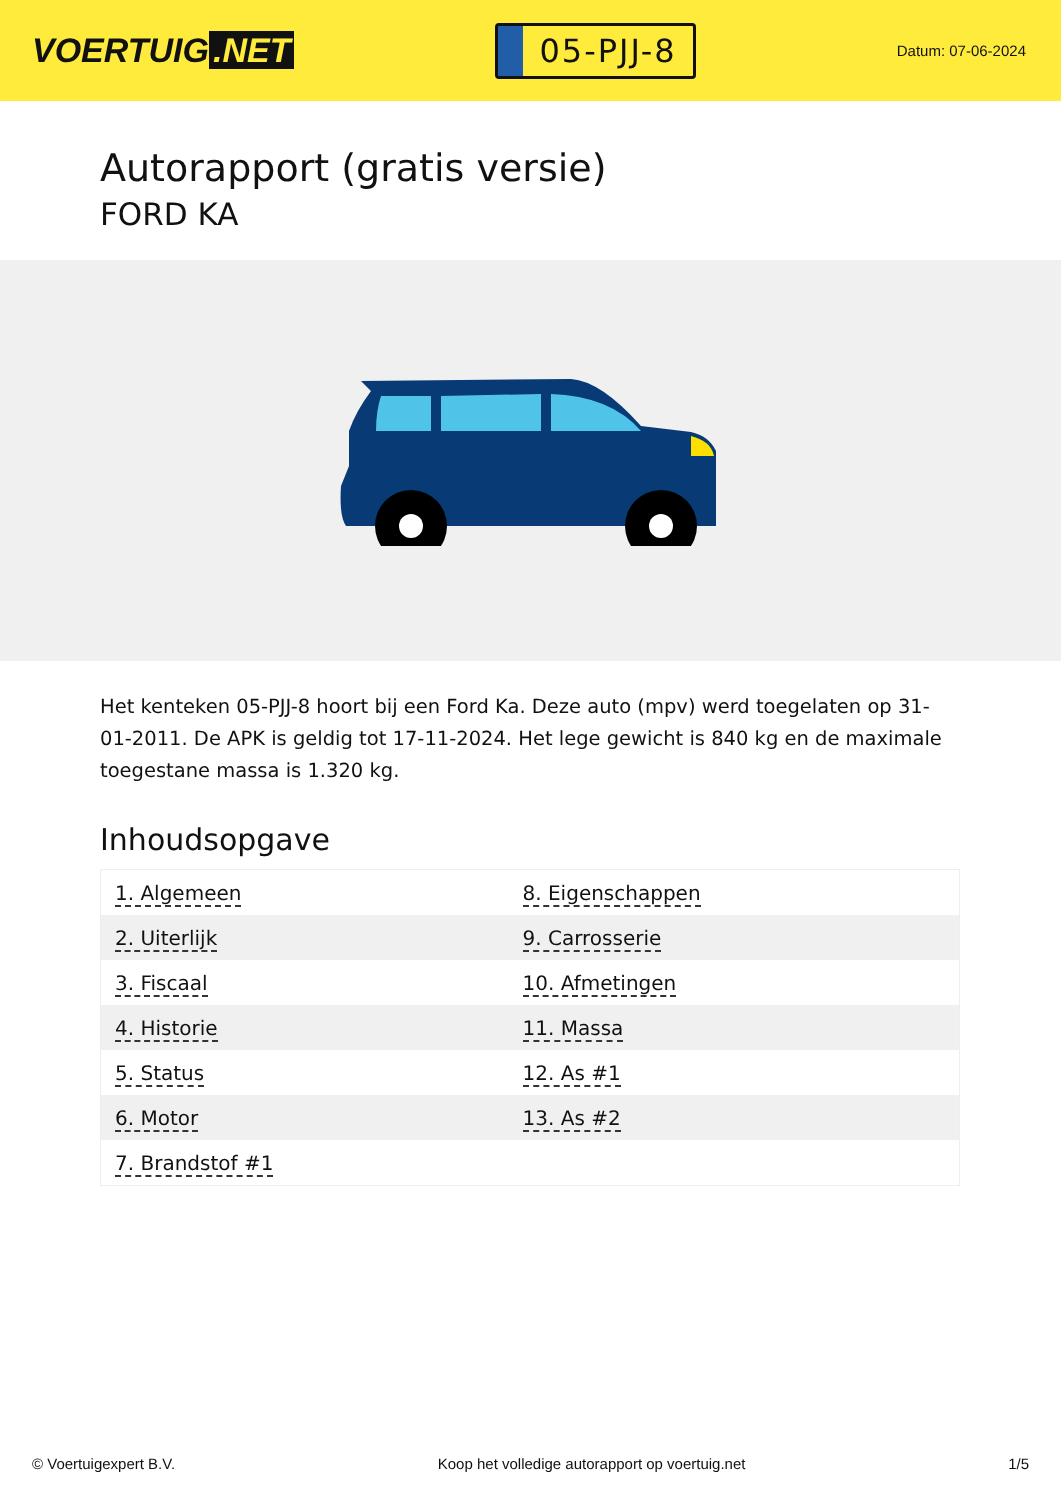VOERTUIG.NET
05-PJJ-8
Datum: 07-06-2024
Autorapport (gratis versie)
FORD KA
Het kenteken 05-PJJ-8 hoort bij een Ford Ka. Deze auto (mpv) werd toegelaten op 31-01-2011. De APK is geldig tot 17-11-2024. Het lege gewicht is 840 kg en de maximale toegestane massa is 1.320 kg.
Inhoudsopgave
| 1. Algemeen | 8. Eigenschappen |
| 2. Uiterlijk | 9. Carrosserie |
| 3. Fiscaal | 10. Afmetingen |
| 4. Historie | 11. Massa |
| 5. Status | 12. As #1 |
| 6. Motor | 13. As #2 |
| 7. Brandstof #1 | |
© Voertuigexpert B.V. Koop het volledige autorapport op voertuig.net 1/5